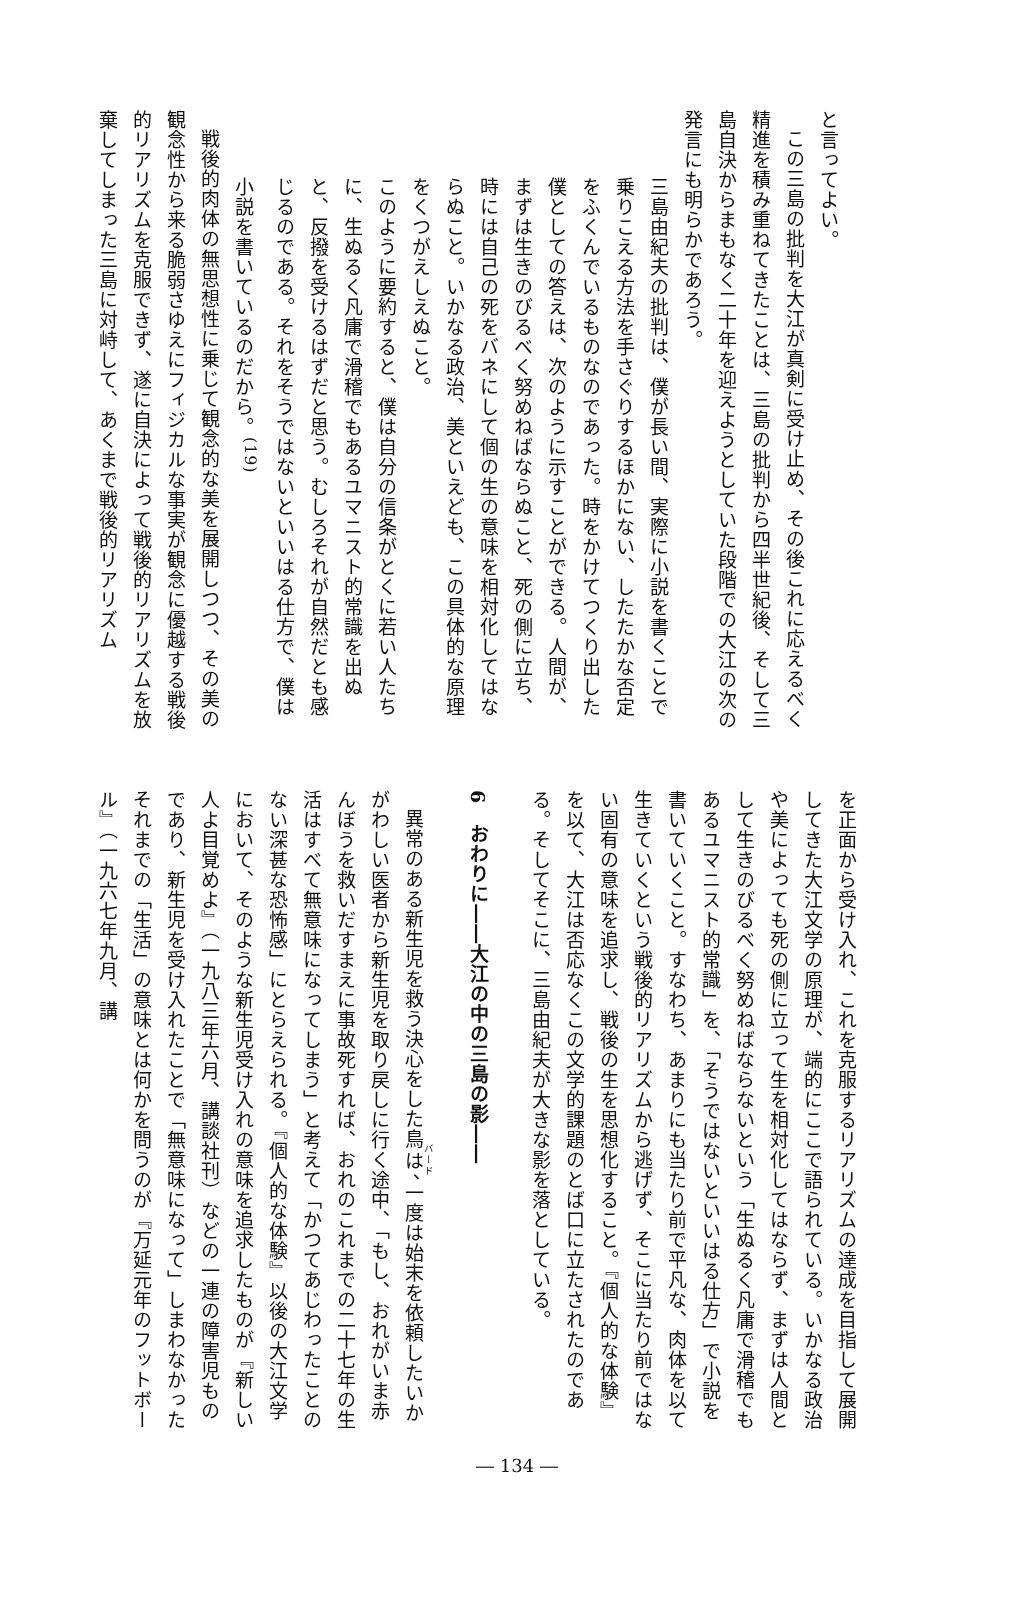と言ってよい。
この三島の批判を大江が真剣に受け止め、その後これに応えるべく精進を積み重ねてきたことは、三島の批判から四半世紀後、そして三島自決からまもなく二十年を迎えようとしていた段階での大江の次の発言にも明らかであろう。
三島由紀夫の批判は、僕が長い間、実際に小説を書くことで乗りこえる方法を手さぐりするほかにない、したたかな否定をふくんでいるものなのであった。時をかけてつくり出した僕としての答えは、次のように示すことができる。人間が、まずは生きのびるべく努めねばならぬこと、死の側に立ち、時には自己の死をバネにして個の生の意味を相対化してはならぬこと。いかなる政治、美といえども、この具体的な原理をくつがえしえぬこと。
このように要約すると、僕は自分の信条がとくに若い人たちに、生ぬるく凡庸で滑稽でもあるユマニスト的常識を出ぬと、反撥を受けるはずだと思う。むしろそれが自然だとも感じるのである。それをそうではないといいはる仕方で、僕は小説を書いているのだから。<sup>(19)</sup>
戦後的肉体の無思想性に乗じて観念的な美を展開しつつ、その美の観念性から来る脆弱さゆえにフィジカルな事実が観念に優越する戦後的リアリズムを克服できず、遂に自決によって戦後的リアリズムを放棄してしまった三島に対峙して、あくまで戦後的リアリズム
を正面から受け入れ、これを克服するリアリズムの達成を目指して展開してきた大江文学の原理が、端的にここで語られている。いかなる政治や美によっても死の側に立って生を相対化してはならず、まずは人間として生きのびるべく努めねばならないという「生ぬるく凡庸で滑稽でもあるユマニスト的常識」を、「そうではないといいはる仕方」で小説を書いていくこと。すなわち、あまりにも当たり前で平凡な、肉体を以て生きていくという戦後的リアリズムから逃げず、そこに当たり前ではない固有の意味を追求し、戦後の生を思想化すること。『個人的な体験』を以て、大江は否応なくこの文学的課題のとば口に立たされたのである。そしてそこに、三島由紀夫が大きな影を落としている。
6　おわりに――大江の中の三島の影――
異常のある新生児を救う決心をした鳥は、一度は始末を依頼したいかがわしい医者から新生児を取り戻しに行く途中、「もし、おれがいま赤んぼうを救いだすまえに事故死すれば、おれのこれまでの二十七年の生活はすべて無意味になってしまう」と考えて「かつてあじわったことのない深甚な恐怖感」にとらえられる。『個人的な体験』以後の大江文学において、そのような新生児受け入れの意味を追求したものが『新しい人よ目覚めよ』（一九八三年六月、講談社刊）などの一連の障害児ものであり、新生児を受け入れたことで「無意味になって」しまわなかったそれまでの「生活」の意味とは何かを問うのが『万延元年のフットボール』（一九六七年九月、講
― 134 ―